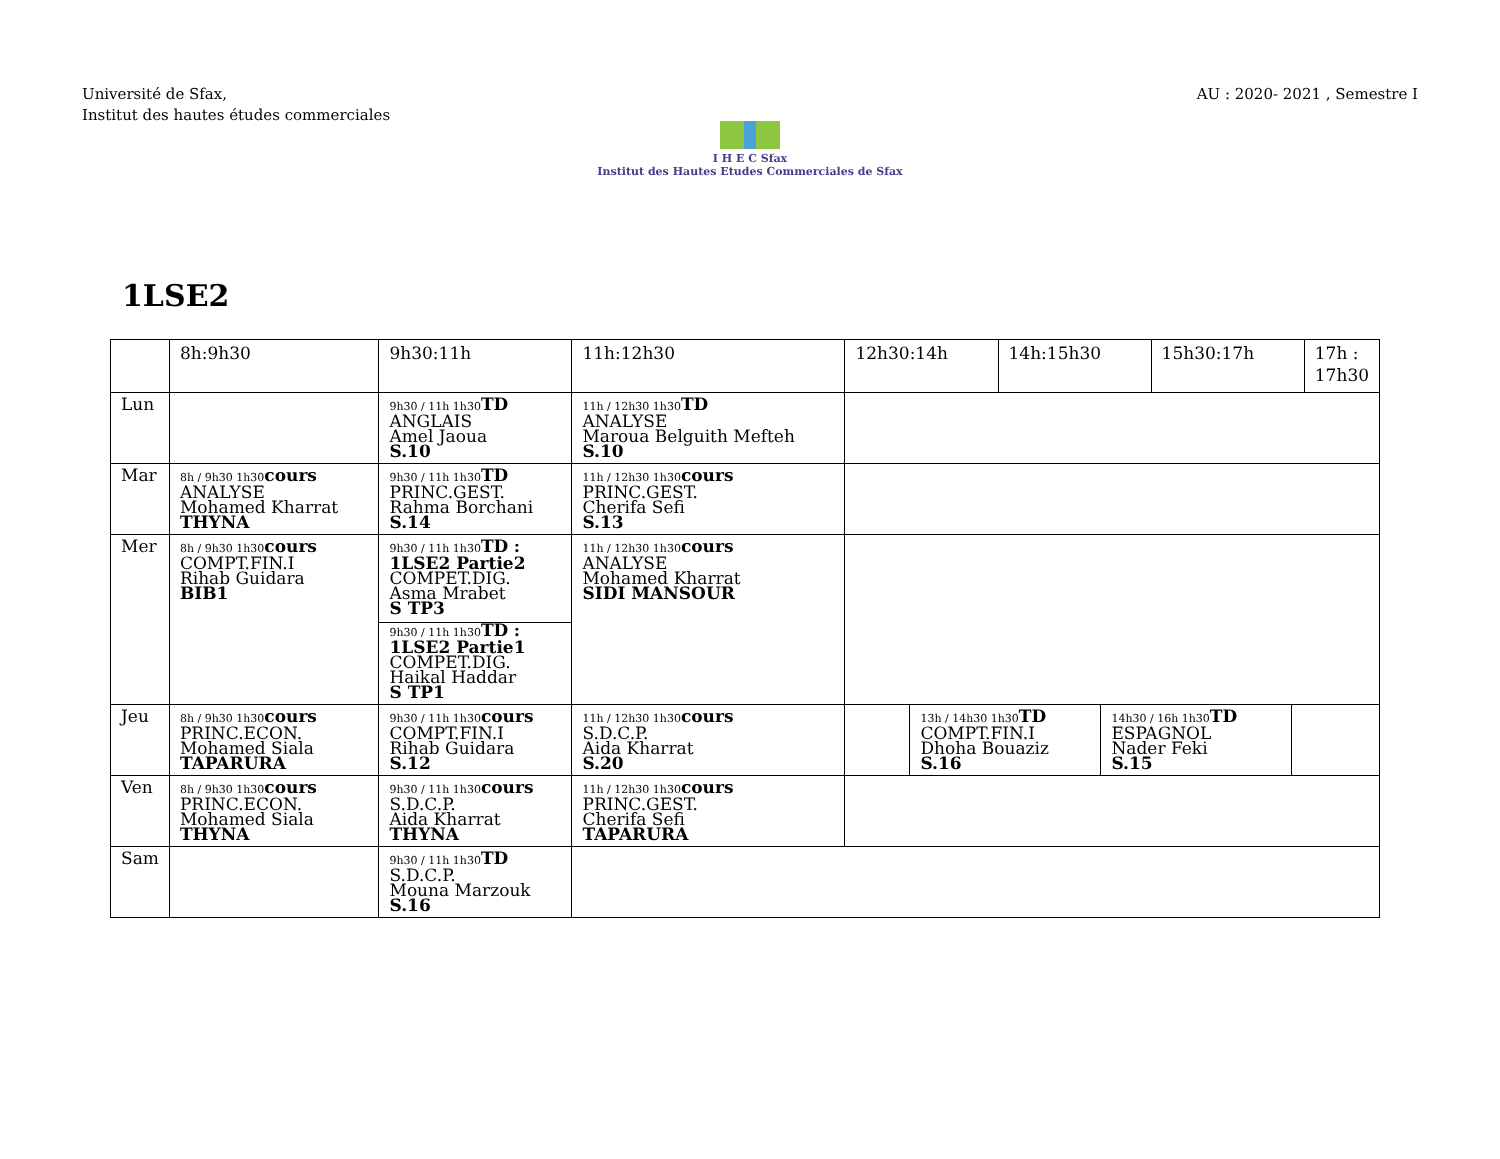Université de Sfax,
Institut des hautes études commerciales
AU : 2020- 2021 , Semestre I
I H E C Sfax
Institut des Hautes Etudes Commerciales de Sfax
1LSE2
| | 8h:9h30 | 9h30:11h | 11h:12h30 | 12h30:14h | 14h:15h30 | 15h30:17h | 17h : 17h30 |
| --- | --- | --- | --- | --- | --- | --- | --- |
| Lun | | 9h30 / 11h 1h30 TD ANGLAIS Amel Jaoua S.10 | 11h / 12h30 1h30 TD ANALYSE Maroua Belguith Mefteh S.10 | | | | |
| Mar | 8h / 9h30 1h30 cours ANALYSE Mohamed Kharrat THYNA | 9h30 / 11h 1h30 TD PRINC.GEST. Rahma Borchani S.14 | 11h / 12h30 1h30 cours PRINC.GEST. Cherifa Sefi S.13 | | | | |
| Mer | 8h / 9h30 1h30 cours COMPT.FIN.I Rihab Guidara BIB1 | 9h30 / 11h 1h30 TD : 1LSE2 Partie2 COMPET.DIG. Asma Mrabet S TP3 9h30 / 11h 1h30 TD : 1LSE2 Partie1 COMPET.DIG. Haikal Haddar S TP1 | 11h / 12h30 1h30 cours ANALYSE Mohamed Kharrat SIDI MANSOUR | | | | |
| Jeu | 8h / 9h30 1h30 cours PRINC.ECON. Mohamed Siala TAPARURA | 9h30 / 11h 1h30 cours COMPT.FIN.I Rihab Guidara S.12 | 11h / 12h30 1h30 cours S.D.C.P. Aida Kharrat S.20 | / / 13h / 14h30 1h30 TD COMPT.FIN.I Dhoha Bouaziz S.16 / 14h30 / 16h 1h30 TD ESPAGNOL Nader Feki S.15 / / | | | |
| Ven | 8h / 9h30 1h30 cours PRINC.ECON. Mohamed Siala THYNA | 9h30 / 11h 1h30 cours S.D.C.P. Aida Kharrat THYNA | 11h / 12h30 1h30 cours PRINC.GEST. Cherifa Sefi TAPARURA | | | | |
| Sam | | 9h30 / 11h 1h30 TD S.D.C.P. Mouna Marzouk S.16 | | | | | |